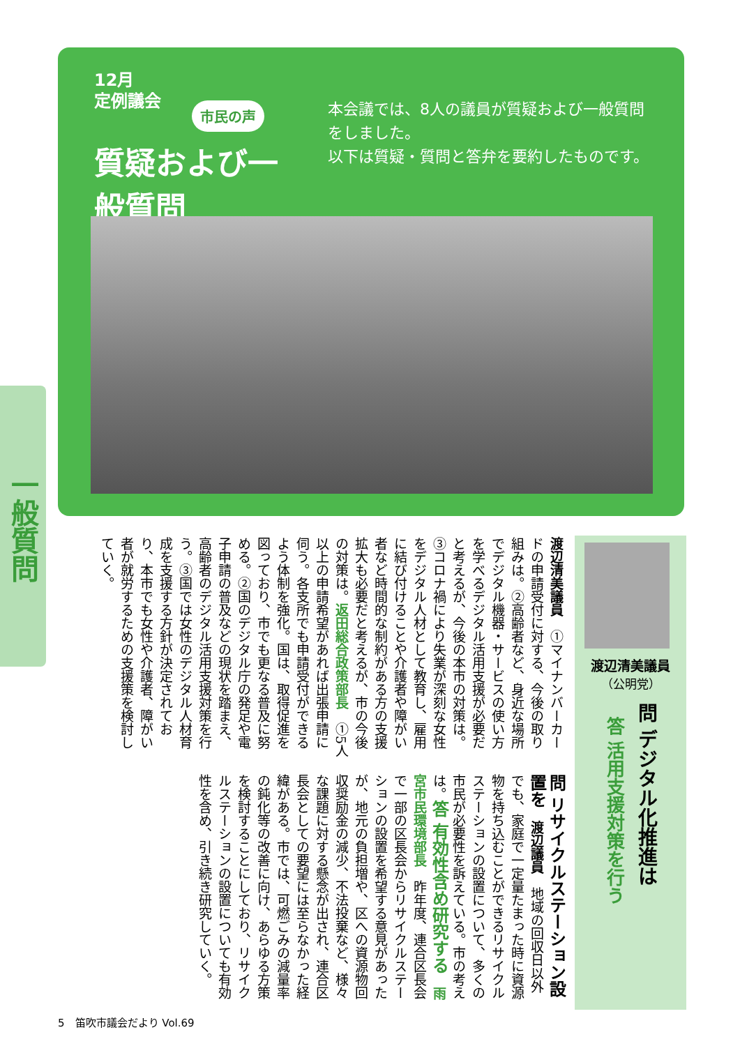12月
定例議会
市民の声
質疑および一般質問
本会議では、8人の議員が質疑および一般質問をしました。
以下は質疑・質問と答弁を要約したものです。
一般質問
渡辺清美議員
（公明党）
問 デジタル化推進は
答 活用支援対策を行う
渡辺清美議員　①マイナンバーカードの申請受付に対する、今後の取り組みは。②高齢者など、身近な場所でデジタル機器・サービスの使い方を学べるデジタル活用支援が必要だと考えるが、今後の本市の対策は。③コロナ禍により失業が深刻な女性をデジタル人材として教育し、雇用に結び付けることや介護者や障がい者など時間的な制約がある方の支援拡大も必要だと考えるが、市の今後の対策は。返田総合政策部長　①5人以上の申請希望があれば出張申請に伺う。各支所でも申請受付ができるよう体制を強化。国は、取得促進を図っており、市でも更なる普及に努める。②国のデジタル庁の発足や電子申請の普及などの現状を踏まえ、高齢者のデジタル活用支援対策を行う。③国では女性のデジタル人材育成を支援する方針が決定されており、本市でも女性や介護者、障がい者が就労するための支援策を検討していく。
問 リサイクルステーション設置を　渡辺議員　地域の回収日以外でも、家庭で一定量たまった時に資源物を持ち込むことができるリサイクルステーションの設置について、多くの市民が必要性を訴えている。市の考えは。答 有効性含め研究する　雨宮市民環境部長　昨年度、連合区長会で一部の区長会からリサイクルステーションの設置を希望する意見があったが、地元の負担増や、区への資源物回収奨励金の減少、不法投棄など、様々な課題に対する懸念が出され、連合区長会としての要望には至らなかった経緯がある。市では、可燃ごみの減量率の鈍化等の改善に向け、あらゆる方策を検討することにしており、リサイクルステーションの設置についても有効性を含め、引き続き研究していく。
5　笛吹市議会だより Vol.69